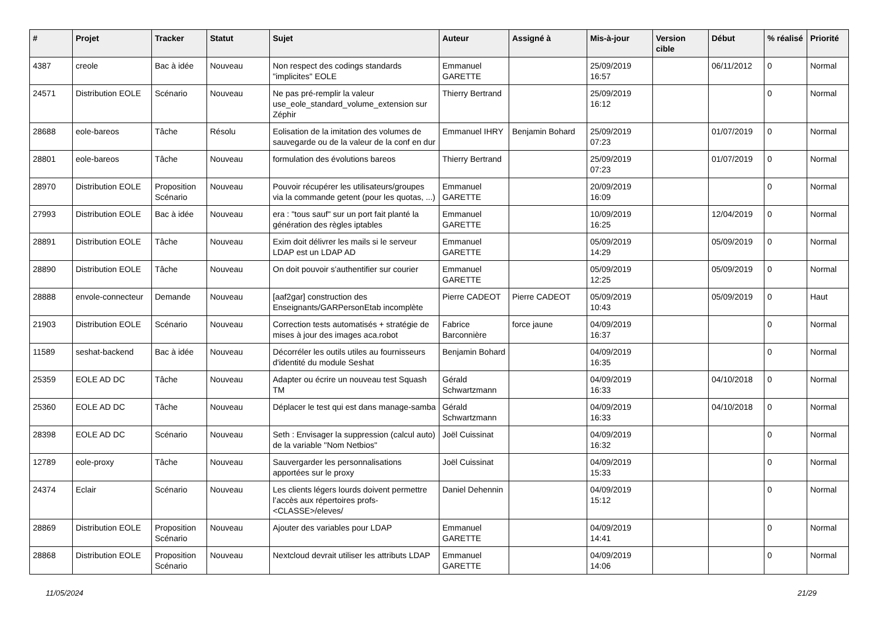| # | Projet | Tracker | Statut | Sujet | Auteur | Assigné à | Mis-à-jour | Version cible | Début | % réalisé | Priorité |
| --- | --- | --- | --- | --- | --- | --- | --- | --- | --- | --- | --- |
| 4387 | creole | Bac à idée | Nouveau | Non respect des codings standards "implicites" EOLE | Emmanuel GARETTE | | 25/09/2019 16:57 | | 06/11/2012 | 0 | Normal |
| 24571 | Distribution EOLE | Scénario | Nouveau | Ne pas pré-remplir la valeur use_eole_standard_volume_extension sur Zéphir | Thierry Bertrand | | 25/09/2019 16:12 | | | 0 | Normal |
| 28688 | eole-bareos | Tâche | Résolu | Eolisation de la imitation des volumes de sauvegarde ou de la valeur de la conf en dur | Emmanuel IHRY | Benjamin Bohard | 25/09/2019 07:23 | | 01/07/2019 | 0 | Normal |
| 28801 | eole-bareos | Tâche | Nouveau | formulation des évolutions bareos | Thierry Bertrand | | 25/09/2019 07:23 | | 01/07/2019 | 0 | Normal |
| 28970 | Distribution EOLE | Proposition Scénario | Nouveau | Pouvoir récupérer les utilisateurs/groupes via la commande getent (pour les quotas, ...) | Emmanuel GARETTE | | 20/09/2019 16:09 | | | 0 | Normal |
| 27993 | Distribution EOLE | Bac à idée | Nouveau | era : "tous sauf" sur un port fait planté la génération des règles iptables | Emmanuel GARETTE | | 10/09/2019 16:25 | | 12/04/2019 | 0 | Normal |
| 28891 | Distribution EOLE | Tâche | Nouveau | Exim doit délivrer les mails si le serveur LDAP est un LDAP AD | Emmanuel GARETTE | | 05/09/2019 14:29 | | 05/09/2019 | 0 | Normal |
| 28890 | Distribution EOLE | Tâche | Nouveau | On doit pouvoir s'authentifier sur courier | Emmanuel GARETTE | | 05/09/2019 12:25 | | 05/09/2019 | 0 | Normal |
| 28888 | envole-connecteur | Demande | Nouveau | [aaf2gar] construction des Enseignants/GARPersonEtab incomplète | Pierre CADEOT | Pierre CADEOT | 05/09/2019 10:43 | | 05/09/2019 | 0 | Haut |
| 21903 | Distribution EOLE | Scénario | Nouveau | Correction tests automatisés + stratégie de mises à jour des images aca.robot | Fabrice Barconnière | force jaune | 04/09/2019 16:37 | | | 0 | Normal |
| 11589 | seshat-backend | Bac à idée | Nouveau | Décorréler les outils utiles au fournisseurs d'identité du module Seshat | Benjamin Bohard | | 04/09/2019 16:35 | | | 0 | Normal |
| 25359 | EOLE AD DC | Tâche | Nouveau | Adapter ou écrire un nouveau test Squash TM | Gérald Schwartzmann | | 04/09/2019 16:33 | | 04/10/2018 | 0 | Normal |
| 25360 | EOLE AD DC | Tâche | Nouveau | Déplacer le test qui est dans manage-samba | Gérald Schwartzmann | | 04/09/2019 16:33 | | 04/10/2018 | 0 | Normal |
| 28398 | EOLE AD DC | Scénario | Nouveau | Seth : Envisager la suppression (calcul auto) de la variable "Nom Netbios" | Joël Cuissinat | | 04/09/2019 16:32 | | | 0 | Normal |
| 12789 | eole-proxy | Tâche | Nouveau | Sauvergarder les personnalisations apportées sur le proxy | Joël Cuissinat | | 04/09/2019 15:33 | | | 0 | Normal |
| 24374 | Eclair | Scénario | Nouveau | Les clients légers lourds doivent permettre l’accès aux répertoires profs-<CLASSE>/eleves/ | Daniel Dehennin | | 04/09/2019 15:12 | | | 0 | Normal |
| 28869 | Distribution EOLE | Proposition Scénario | Nouveau | Ajouter des variables pour LDAP | Emmanuel GARETTE | | 04/09/2019 14:41 | | | 0 | Normal |
| 28868 | Distribution EOLE | Proposition Scénario | Nouveau | Nextcloud devrait utiliser les attributs LDAP | Emmanuel GARETTE | | 04/09/2019 14:06 | | | 0 | Normal |
11/05/2024 21/29